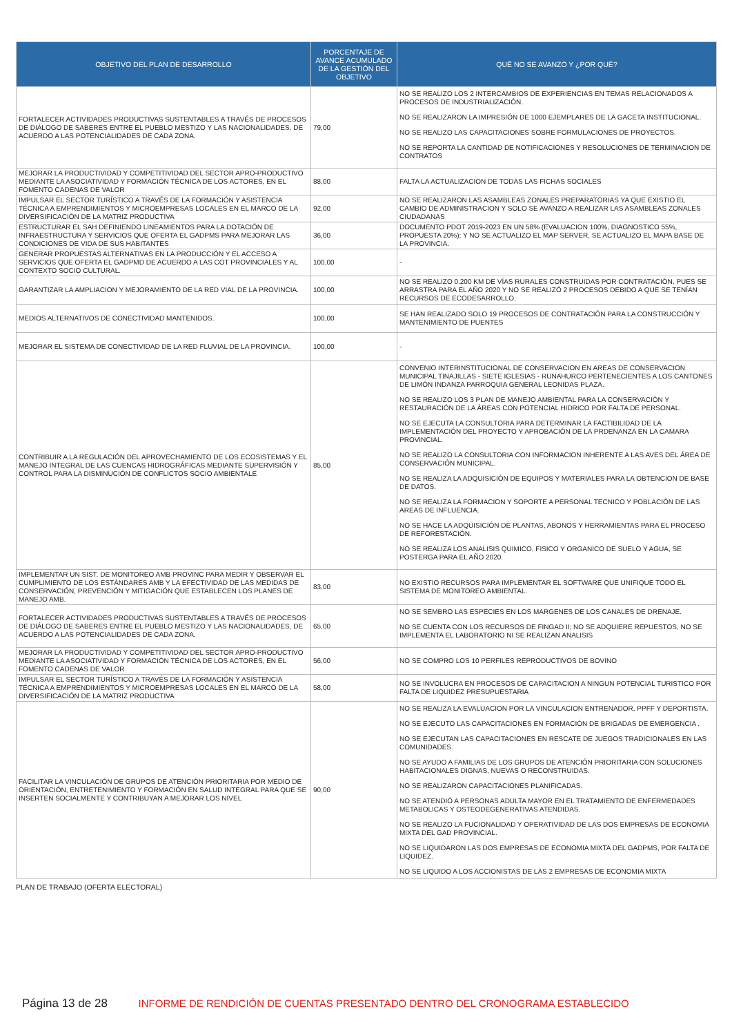| OBJETIVO DEL PLAN DE DESARROLLO | PORCENTAJE DE AVANCE ACUMULADO DE LA GESTIÓN DEL OBJETIVO | QUÉ NO SE AVANZÓ Y ¿POR QUÉ? |
| --- | --- | --- |
| FORTALECER ACTIVIDADES PRODUCTIVAS SUSTENTABLES A TRAVÉS DE PROCESOS DE DIÁLOGO DE SABERES ENTRE EL PUEBLO MESTIZO Y LAS NACIONALIDADES, DE ACUERDO A LAS POTENCIALIDADES DE CADA ZONA. | 79,00 | NO SE REALIZO LOS 2 INTERCAMBIOS DE EXPERIENCIAS EN TEMAS RELACIONADOS A PROCESOS DE INDUSTRIALIZACIÓN. NO SE REALIZARON LA IMPRESIÓN DE 1000 EJEMPLARES DE LA GACETA INSTITUCIONAL. NO SE REALIZO LAS CAPACITACIONES SOBRE FORMULACIONES DE PROYECTOS. NO SE REPORTA LA CANTIDAD DE NOTIFICACIONES Y RESOLUCIONES DE TERMINACION DE CONTRATOS |
| MEJORAR LA PRODUCTIVIDAD Y COMPETITIVIDAD DEL SECTOR APRO-PRODUCTIVO MEDIANTE LA ASOCIATIVIDAD Y FORMACIÓN TÉCNICA DE LOS ACTORES, EN EL FOMENTO CADENAS DE VALOR | 88,00 | FALTA LA ACTUALIZACION DE TODAS LAS FICHAS SOCIALES |
| IMPULSAR EL SECTOR TURÍSTICO A TRAVÉS DE LA FORMACIÓN Y ASISTENCIA TÉCNICA A EMPRENDIMIENTOS Y MICROEMPRESAS LOCALES EN EL MARCO DE LA DIVERSIFICACIÓN DE LA MATRIZ PRODUCTIVA | 92,00 | NO SE REALIZARON LAS ASAMBLEAS ZONALES PREPARATORIAS YA QUE EXISTIO EL CAMBIO DE ADMINISTRACION Y SOLO SE AVANZO A REALIZAR LAS ASAMBLEAS ZONALES CIUDADANAS |
| ESTRUCTURAR EL SAH DEFINIENDO LINEAMIENTOS PARA LA DOTACIÓN DE INFRAESTRUCTURA Y SERVICIOS QUE OFERTA EL GADPMS PARA MEJORAR LAS CONDICIONES DE VIDA DE SUS HABITANTES | 36,00 | DOCUMENTO PDOT 2019-2023 EN UN 58% (EVALUACION 100%, DIAGNOSTICO 55%, PROPUESTA 20%); Y NO SE ACTUALIZO EL MAP SERVER, SE ACTUALIZO EL MAPA BASE DE LA PROVINCIA. |
| GENERAR PROPUESTAS ALTERNATIVAS EN LA PRODUCCIÓN Y EL ACCESO A SERVICIOS QUE OFERTA EL GADPMD DE ACUERDO A LAS COT PROVINCIALES Y AL CONTEXTO SOCIO CULTURAL. | 100,00 | - |
| GARANTIZAR LA AMPLIACION Y MEJORAMIENTO DE LA RED VIAL DE LA PROVINCIA. | 100,00 | NO SE REALIZO 0.200 KM DE VÍAS RURALES CONSTRUIDAS POR CONTRATACIÓN, PUES SE ARRASTRA PARA EL AÑO 2020 Y NO SE REALIZÓ 2 PROCESOS DEBIDO A QUE SE TENÍAN RECURSOS DE ECODESARROLLO. |
| MEDIOS ALTERNATIVOS DE CONECTIVIDAD MANTENIDOS. | 100,00 | SE HAN REALIZADO SOLO 19 PROCESOS DE CONTRATACIÓN PARA LA CONSTRUCCIÓN Y MANTENIMIENTO DE PUENTES |
| MEJORAR EL SISTEMA DE CONECTIVIDAD DE LA RED FLUVIAL DE LA PROVINCIA. | 100,00 | - |
| CONTRIBUIR A LA REGULACIÓN DEL APROVECHAMIENTO DE LOS ECOSISTEMAS Y EL MANEJO INTEGRAL DE LAS CUENCAS HIDROGRÁFICAS MEDIANTE SUPERVISIÓN Y CONTROL PARA LA DISMINUCIÓN DE CONFLICTOS SOCIO AMBIENTALE | 85,00 | CONVENIO INTERINSTITUCIONAL DE CONSERVACION EN AREAS DE CONSERVACION MUNICIPAL TINAJILLAS - SIETE IGLESIAS - RUNAHURCO PERTENECIENTES A LOS CANTONES DE LIMÓN INDANZA PARROQUIA GENERAL LEONIDAS PLAZA. NO SE REALIZO LOS 3 PLAN DE MANEJO AMBIENTAL PARA LA CONSERVACIÓN Y RESTAURACIÓN DE LA ÁREAS CON POTENCIAL HIDRICO POR FALTA DE PERSONAL. NO SE EJECUTA LA CONSULTORIA PARA DETERMINAR LA FACTIBILIDAD DE LA IMPLEMENTACIÓN DEL PROYECTO Y APROBACIÓN DE LA PRDENANZA EN LA CAMARA PROVINCIAL. NO SE REALIZO LA CONSULTORIA CON INFORMACION INHERENTE A LAS AVES DEL ÁREA DE CONSERVACIÓN MUNICIPAL. NO SE REALIZA LA ADQUISICIÓN DE EQUIPOS Y MATERIALES PARA LA OBTENCION DE BASE DE DATOS. NO SE REALIZA LA FORMACION Y SOPORTE A PERSONAL TECNICO Y POBLACIÓN DE LAS AREAS DE INFLUENCIA. NO SE HACE LA ADQUISICIÓN DE PLANTAS, ABONOS Y HERRAMIENTAS PARA EL PROCESO DE REFORESTACIÓN. NO SE REALIZA LOS ANALISIS QUIMICO, FISICO Y ORGANICO DE SUELO Y AGUA, SE POSTERGA PARA EL AÑO 2020. |
| IMPLEMENTAR UN SIST. DE MONITOREO AMB PROVINC PARA MEDIR Y OBSERVAR EL CUMPLIMIENTO DE LOS ESTÁNDARES AMB Y LA EFECTIVIDAD DE LAS MEDIDAS DE CONSERVACIÓN, PREVENCIÓN Y MITIGACIÓN QUE ESTABLECEN LOS PLANES DE MANEJO AMB. | 83,00 | NO EXISTIO RECURSOS PARA IMPLEMENTAR EL SOFTWARE QUE UNIFIQUE TODO EL SISTEMA DE MONITOREO AMBIENTAL. |
| FORTALECER ACTIVIDADES PRODUCTIVAS SUSTENTABLES A TRAVÉS DE PROCESOS DE DIÁLOGO DE SABERES ENTRE EL PUEBLO MESTIZO Y LAS NACIONALIDADES, DE ACUERDO A LAS POTENCIALIDADES DE CADA ZONA. | 65,00 | NO SE SEMBRO LAS ESPECIES EN LOS MARGENES DE LOS CANALES DE DRENAJE. NO SE CUENTA CON LOS RECURSOS DE FINGAD II; NO SE ADQUIERE REPUESTOS, NO SE IMPLEMENTA EL LABORATORIO NI SE REALIZAN ANALISIS |
| MEJORAR LA PRODUCTIVIDAD Y COMPETITIVIDAD DEL SECTOR APRO-PRODUCTIVO MEDIANTE LA ASOCIATIVIDAD Y FORMACIÓN TÉCNICA DE LOS ACTORES, EN EL FOMENTO CADENAS DE VALOR | 56,00 | NO SE COMPRO LOS 10 PERFILES REPRODUCTIVOS DE BOVINO |
| IMPULSAR EL SECTOR TURÍSTICO A TRAVÉS DE LA FORMACIÓN Y ASISTENCIA TÉCNICA A EMPRENDIMIENTOS Y MICROEMPRESAS LOCALES EN EL MARCO DE LA DIVERSIFICACIÓN DE LA MATRIZ PRODUCTIVA | 58,00 | NO SE INVOLUCRA EN PROCESOS DE CAPACITACION A NINGUN POTENCIAL TURISTICO POR FALTA DE LIQUIDEZ PRESUPUESTARIA |
| FACILITAR LA VINCULACIÓN DE GRUPOS DE ATENCIÓN PRIORITARIA POR MEDIO DE ORIENTACIÓN, ENTRETENIMIENTO Y FORMACIÓN EN SALUD INTEGRAL PARA QUE SE INSERTEN SOCIALMENTE Y CONTRIBUYAN A MEJORAR LOS NIVEL | 90,00 | NO SE REALIZA LA EVALUACION POR LA VINCULACION ENTRENADOR, PPFF Y DEPORTISTA. NO SE EJECUTO LAS CAPACITACIONES EN FORMACIÓN DE BRIGADAS DE EMERGENCIA . NO SE EJECUTAN LAS CAPACITACIONES EN RESCATE DE JUEGOS TRADICIONALES EN LAS COMUNIDADES. NO SE AYUDO A FAMILIAS DE LOS GRUPOS DE ATENCIÓN PRIORITARIA CON SOLUCIONES HABITACIONALES DIGNAS, NUEVAS O RECONSTRUIDAS. NO SE REALIZARON CAPACITACIONES PLANIFICADAS. NO SE ATENDIÓ A PERSONAS ADULTA MAYOR EN EL TRATAMIENTO DE ENFERMEDADES METABOLICAS Y OSTEODEGENERATIVAS ATENDIDAS. NO SE REALIZO LA FUCIONALIDAD Y OPERATIVIDAD DE LAS DOS EMPRESAS DE ECONOMIA MIXTA DEL GAD PROVINCIAL. NO SE LIQUIDARON LAS DOS EMPRESAS DE ECONOMIA MIXTA DEL GADPMS, POR FALTA DE LIQUIDEZ. NO SE LIQUIDO A LOS ACCIONISTAS DE LAS 2 EMPRESAS DE ECONOMIA MIXTA |
PLAN DE TRABAJO (OFERTA ELECTORAL)
Página 13 de 28 INFORME DE RENDICIÓN DE CUENTAS PRESENTADO DENTRO DEL CRONOGRAMA ESTABLECIDO